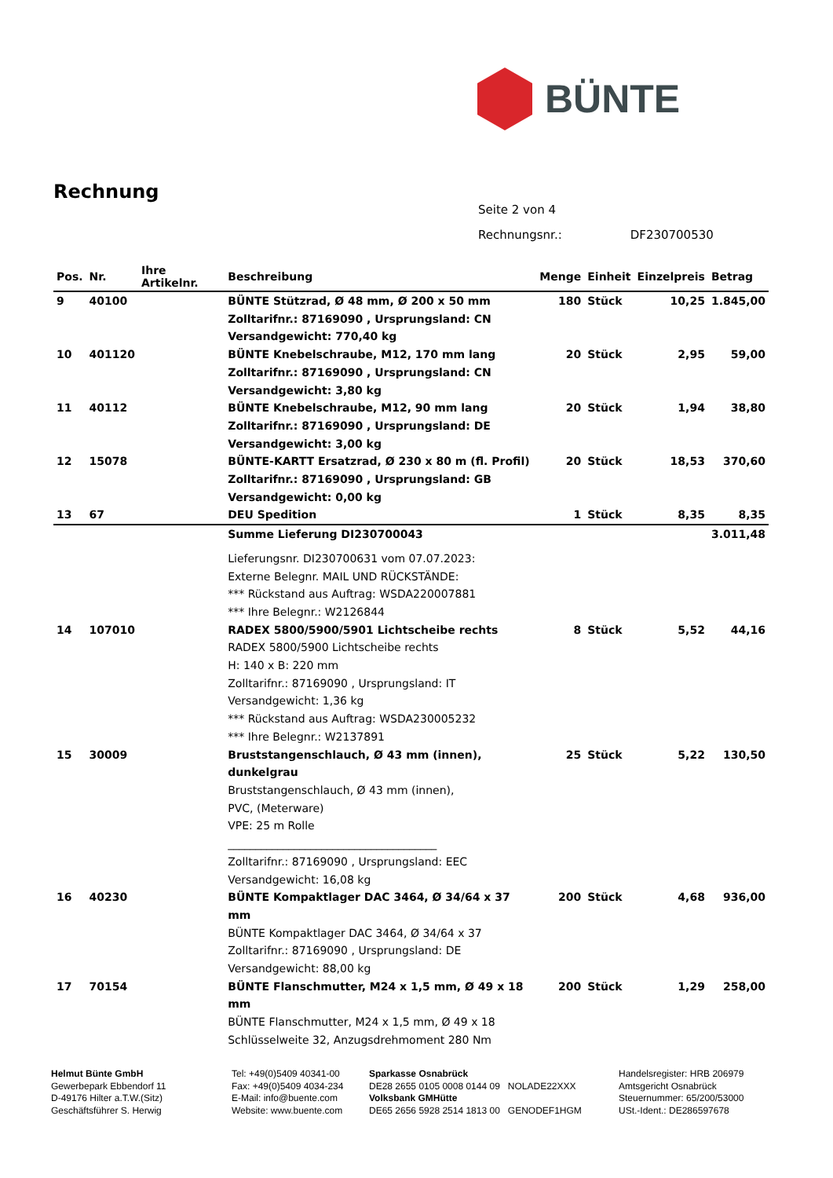BÜNTE
Rechnung
| Seite 2 von 4 | |
| Rechnungsnr.: | DF230700530 |
| Pos. | Nr. | Ihre Artikelnr. | Beschreibung | Menge | Einheit | Einzelpreis | Betrag |
| --- | --- | --- | --- | --- | --- | --- | --- |
| 9 | 40100 | | BÜNTE Stützrad, Ø 48 mm, Ø 200 x 50 mm Zolltarifnr.: 87169090 , Ursprungsland: CN Versandgewicht: 770,40 kg | 180 | Stück | 10,25 | 1.845,00 |
| 10 | 401120 | | BÜNTE Knebelschraube, M12, 170 mm lang Zolltarifnr.: 87169090 , Ursprungsland: CN Versandgewicht: 3,80 kg | 20 | Stück | 2,95 | 59,00 |
| 11 | 40112 | | BÜNTE Knebelschraube, M12, 90 mm lang Zolltarifnr.: 87169090 , Ursprungsland: DE Versandgewicht: 3,00 kg | 20 | Stück | 1,94 | 38,80 |
| 12 | 15078 | | BÜNTE-KARTT Ersatzrad, Ø 230 x 80 m (fl. Profil) Zolltarifnr.: 87169090 , Ursprungsland: GB Versandgewicht: 0,00 kg | 20 | Stück | 18,53 | 370,60 |
| 13 | 67 | | DEU Spedition | 1 | Stück | 8,35 | 8,35 |
| | | | Summe Lieferung DI230700043 | | | | 3.011,48 |
| | | | Lieferungsnr. DI230700631 vom 07.07.2023: Externe Belegnr. MAIL UND RÜCKSTÄNDE: *** Rückstand aus Auftrag: WSDA220007881 *** Ihre Belegnr.: W2126844 | | | | |
| 14 | 107010 | | RADEX 5800/5900/5901 Lichtscheibe rechts RADEX 5800/5900 Lichtscheibe rechts H: 140 x B: 220 mm Zolltarifnr.: 87169090 , Ursprungsland: IT Versandgewicht: 1,36 kg *** Rückstand aus Auftrag: WSDA230005232 *** Ihre Belegnr.: W2137891 | 8 | Stück | 5,52 | 44,16 |
| 15 | 30009 | | Bruststangenschlauch, Ø 43 mm (innen), dunkelgrau Bruststangenschlauch, Ø 43 mm (innen), PVC, (Meterware) VPE: 25 m Rolle ______________________________________ Zolltarifnr.: 87169090 , Ursprungsland: EEC Versandgewicht: 16,08 kg | 25 | Stück | 5,22 | 130,50 |
| 16 | 40230 | | BÜNTE Kompaktlager DAC 3464, Ø 34/64 x 37 mm BÜNTE Kompaktlager DAC 3464, Ø 34/64 x 37 Zolltarifnr.: 87169090 , Ursprungsland: DE Versandgewicht: 88,00 kg | 200 | Stück | 4,68 | 936,00 |
| 17 | 70154 | | BÜNTE Flanschmutter, M24 x 1,5 mm, Ø 49 x 18 mm BÜNTE Flanschmutter, M24 x 1,5 mm, Ø 49 x 18 Schlüsselweite 32, Anzugsdrehmoment 280 Nm | 200 | Stück | 1,29 | 258,00 |
Helmut Bünte GmbH
Gewerbepark Ebbendorf 11
D-49176 Hilter a.T.W.(Sitz)
Geschäftsführer S. Herwig
Tel: +49(0)5409 40341-00
Fax: +49(0)5409 4034-234
E-Mail: info@buente.com
Website: www.buente.com
Sparkasse Osnabrück
DE28 2655 0105 0008 0144 09 NOLADE22XXX
Volksbank GMHütte
DE65 2656 5928 2514 1813 00 GENODEF1HGM
Handelsregister: HRB 206979
Amtsgericht Osnabrück
Steuernummer: 65/200/53000
USt.-Ident.: DE286597678